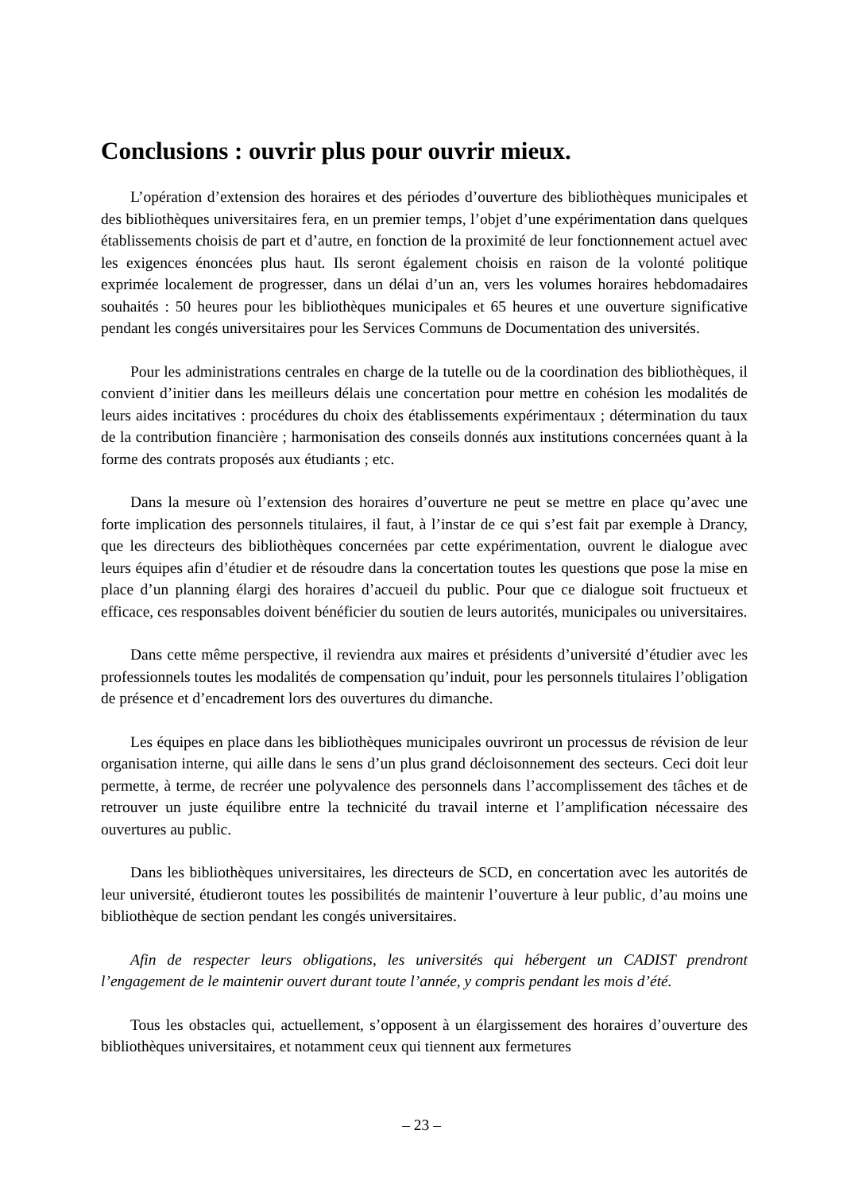Conclusions : ouvrir plus pour ouvrir mieux.
L’opération d’extension des horaires et des périodes d’ouverture des bibliothèques municipales et des bibliothèques universitaires fera, en un premier temps, l’objet d’une expérimentation dans quelques établissements choisis de part et d’autre, en fonction de la proximité de leur fonctionnement actuel avec les exigences énoncées plus haut. Ils seront également choisis en raison de la volonté politique exprimée localement de progresser, dans un délai d’un an, vers les volumes horaires hebdomadaires souhaités : 50 heures pour les bibliothèques municipales et 65 heures et une ouverture significative pendant les congés universitaires pour les Services Communs de Documentation des universités.
Pour les administrations centrales en charge de la tutelle ou de la coordination des bibliothèques, il convient d’initier dans les meilleurs délais une concertation pour mettre en cohésion les modalités de leurs aides incitatives : procédures du choix des établissements expérimentaux ; détermination du taux de la contribution financière ; harmonisation des conseils donnés aux institutions concernées quant à la forme des contrats proposés aux étudiants ; etc.
Dans la mesure où l’extension des horaires d’ouverture ne peut se mettre en place qu’avec une forte implication des personnels titulaires, il faut, à l’instar de ce qui s’est fait par exemple à Drancy, que les directeurs des bibliothèques concernées par cette expérimentation, ouvrent le dialogue avec leurs équipes afin d’étudier et de résoudre dans la concertation toutes les questions que pose la mise en place d’un planning élargi des horaires d’accueil du public. Pour que ce dialogue soit fructueux et efficace, ces responsables doivent bénéficier du soutien de leurs autorités, municipales ou universitaires.
Dans cette même perspective, il reviendra aux maires et présidents d’université d’étudier avec les professionnels toutes les modalités de compensation qu’induit, pour les personnels titulaires l’obligation de présence et d’encadrement lors des ouvertures du dimanche.
Les équipes en place dans les bibliothèques municipales ouvriront un processus de révision de leur organisation interne, qui aille dans le sens d’un plus grand décloisonnement des secteurs. Ceci doit leur permette, à terme, de recréer une polyvalence des personnels dans l’accomplissement des tâches et de retrouver un juste équilibre entre la technicité du travail interne et l’amplification nécessaire des ouvertures au public.
Dans les bibliothèques universitaires, les directeurs de SCD, en concertation avec les autorités de leur université, étudieront toutes les possibilités de maintenir l’ouverture à leur public, d’au moins une bibliothèque de section pendant les congés universitaires.
Afin de respecter leurs obligations, les universités qui hébergent un CADIST prendront l’engagement de le maintenir ouvert durant toute l’année, y compris pendant les mois d’été.
Tous les obstacles qui, actuellement, s’opposent à un élargissement des horaires d’ouverture des bibliothèques universitaires, et notamment ceux qui tiennent aux fermetures
– 23 –